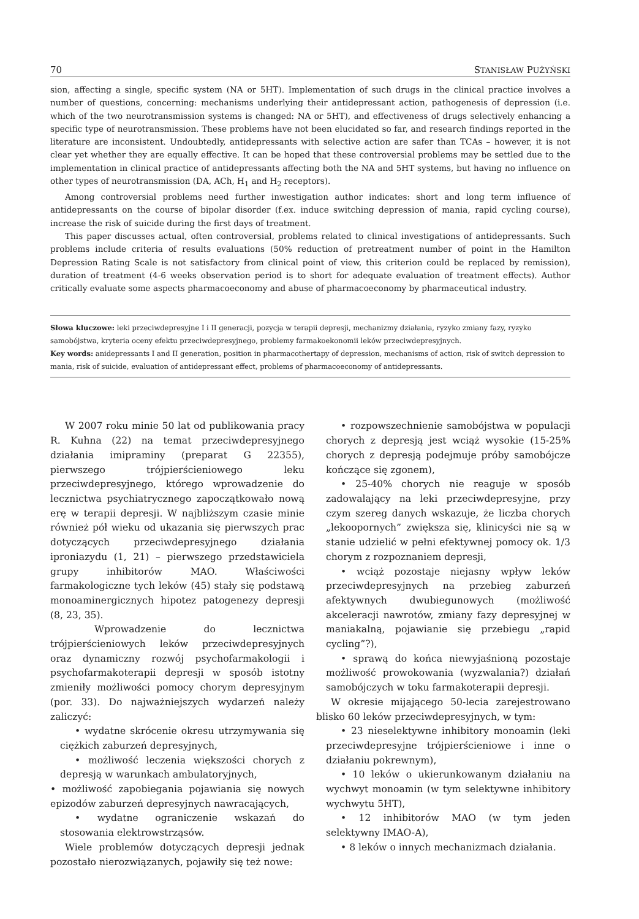70 STANISŁAW PUŻYŃSKI
sion, affecting a single, specific system (NA or 5HT). Implementation of such drugs in the clinical practice involves a number of questions, concerning: mechanisms underlying their antidepressant action, pathogenesis of depression (i.e. which of the two neurotransmission systems is changed: NA or 5HT), and effectiveness of drugs selectively enhancing a specific type of neurotransmission. These problems have not been elucidated so far, and research findings reported in the literature are inconsistent. Undoubtedly, antidepressants with selective action are safer than TCAs – however, it is not clear yet whether they are equally effective. It can be hoped that these controversial problems may be settled due to the implementation in clinical practice of antidepressants affecting both the NA and 5HT systems, but having no influence on other types of neurotransmission (DA, ACh, H<sub>1</sub> and H<sub>2</sub> receptors).
Among controversial problems need further inwestigation author indicates: short and long term influence of antidepressants on the course of bipolar disorder (f.ex. induce switching depression of mania, rapid cycling course), increase the risk of suicide during the first days of treatment.
This paper discusses actual, often controversial, problems related to clinical investigations of antidepressants. Such problems include criteria of results evaluations (50% reduction of pretreatment number of point in the Hamilton Depression Rating Scale is not satisfactory from clinical point of view, this criterion could be replaced by remission), duration of treatment (4-6 weeks observation period is to short for adequate evaluation of treatment effects). Author critically evaluate some aspects pharmacoeconomy and abuse of pharmacoeconomy by pharmaceutical industry.
Słowa kluczowe: leki przeciwdepresyjne I i II generacji, pozycja w terapii depresji, mechanizmy działania, ryzyko zmiany fazy, ryzyko samobójstwa, kryteria oceny efektu przeciwdepresyjnego, problemy farmakoekonomii leków przeciwdepresyjnych.
Key words: anidepressants I and II generation, position in pharmacothertapy of depression, mechanisms of action, risk of switch depression to mania, risk of suicide, evaluation of antidepressant effect, problems of pharmacoeconomy of antidepressants.
W 2007 roku minie 50 lat od publikowania pracy R. Kuhna (22) na temat przeciwdepresyjnego działania imipraminy (preparat G 22355), pierwszego trójpierścieniowego leku przeciwdepresyjnego, którego wprowadzenie do lecznictwa psychiatrycznego zapoczątkowało nową erę w terapii depresji. W najbliższym czasie minie również pół wieku od ukazania się pierwszych prac dotyczących przeciwdepresyjnego działania iproniazydu (1, 21) – pierwszego przedstawiciela grupy inhibitorów MAO. Właściwości farmakologiczne tych leków (45) stały się podstawą monoaminergicznych hipotez patogenezy depresji (8, 23, 35).
Wprowadzenie do lecznictwa trójpierścieniowych leków przeciwdepresyjnych oraz dynamiczny rozwój psychofarmakologii i psychofarmakoterapii depresji w sposób istotny zmieniły możliwości pomocy chorym depresyjnym (por. 33). Do najważniejszych wydarzeń należy zaliczyć:
• wydatne skrócenie okresu utrzymywania się ciężkich zaburzeń depresyjnych,
• możliwość leczenia większości chorych z depresją w warunkach ambulatoryjnych,
• możliwość zapobiegania pojawiania się nowych epizodów zaburzeń depresyjnych nawracających,
• wydatne ograniczenie wskazań do stosowania elektrowstrząsów.
Wiele problemów dotyczących depresji jednak pozostało nierozwiązanych, pojawiły się też nowe:
• rozpowszechnienie samobójstwa w populacji chorych z depresją jest wciąż wysokie (15-25% chorych z depresją podejmuje próby samobójcze kończące się zgonem),
• 25-40% chorych nie reaguje w sposób zadowalający na leki przeciwdepresyjne, przy czym szereg danych wskazuje, że liczba chorych „lekoopornych” zwiększa się, klinicyści nie są w stanie udzielić w pełni efektywnej pomocy ok. 1/3 chorym z rozpoznaniem depresji,
• wciąż pozostaje niejasny wpływ leków przeciwdepresyjnych na przebieg zaburzeń afektywnych dwubiegunowych (możliwość akceleracji nawrotów, zmiany fazy depresyjnej w maniakalną, pojawianie się przebiegu „rapid cycling”?),
• sprawą do końca niewyjaśnioną pozostaje możliwość prowokowania (wyzwalania?) działań samobójczych w toku farmakoterapii depresji.
W okresie mijającego 50-lecia zarejestrowano blisko 60 leków przeciwdepresyjnych, w tym:
• 23 nieselektywne inhibitory monoamin (leki przeciwdepresyjne trójpierścieniowe i inne o działaniu pokrewnym),
• 10 leków o ukierunkowanym działaniu na wychwyt monoamin (w tym selektywne inhibitory wychwytu 5HT),
• 12 inhibitorów MAO (w tym jeden selektywny IMAO-A),
• 8 leków o innych mechanizmach działania.